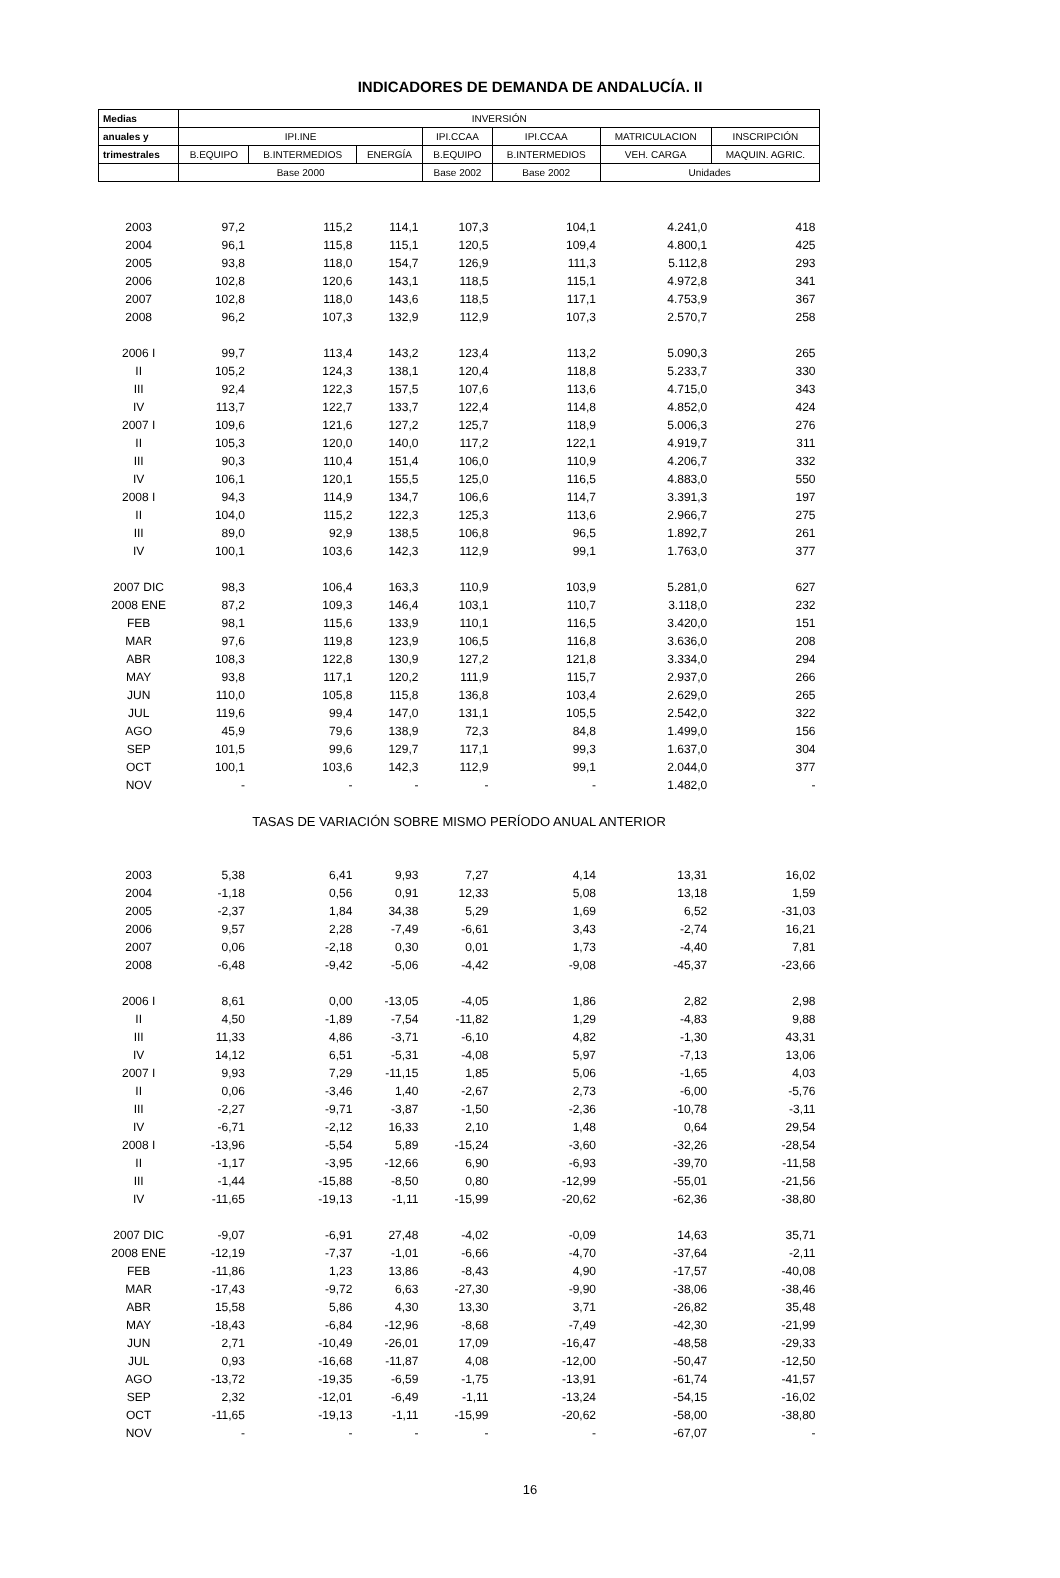INDICADORES DE DEMANDA DE ANDALUCÍA. II
| Medias | INVERSIÓN | | | | | | |
| --- | --- | --- | --- | --- | --- | --- | --- |
| anuales y | IPI.INE | | | IPI.CCAA | IPI.CCAA | MATRICULACION | INSCRIPCIÓN |
| trimestrales | B.EQUIPO | B.INTERMEDIOS | ENERGÍA | B.EQUIPO | B.INTERMEDIOS | VEH. CARGA | MAQUIN. AGRIC. |
| | Base 2000 | | | Base 2002 | Base 2002 | Unidades | |
| 2003 | 97,2 | 115,2 | 114,1 | 107,3 | 104,1 | 4.241,0 | 418 |
| 2004 | 96,1 | 115,8 | 115,1 | 120,5 | 109,4 | 4.800,1 | 425 |
| 2005 | 93,8 | 118,0 | 154,7 | 126,9 | 111,3 | 5.112,8 | 293 |
| 2006 | 102,8 | 120,6 | 143,1 | 118,5 | 115,1 | 4.972,8 | 341 |
| 2007 | 102,8 | 118,0 | 143,6 | 118,5 | 117,1 | 4.753,9 | 367 |
| 2008 | 96,2 | 107,3 | 132,9 | 112,9 | 107,3 | 2.570,7 | 258 |
| 2006 I | 99,7 | 113,4 | 143,2 | 123,4 | 113,2 | 5.090,3 | 265 |
| II | 105,2 | 124,3 | 138,1 | 120,4 | 118,8 | 5.233,7 | 330 |
| III | 92,4 | 122,3 | 157,5 | 107,6 | 113,6 | 4.715,0 | 343 |
| IV | 113,7 | 122,7 | 133,7 | 122,4 | 114,8 | 4.852,0 | 424 |
| 2007 I | 109,6 | 121,6 | 127,2 | 125,7 | 118,9 | 5.006,3 | 276 |
| II | 105,3 | 120,0 | 140,0 | 117,2 | 122,1 | 4.919,7 | 311 |
| III | 90,3 | 110,4 | 151,4 | 106,0 | 110,9 | 4.206,7 | 332 |
| IV | 106,1 | 120,1 | 155,5 | 125,0 | 116,5 | 4.883,0 | 550 |
| 2008 I | 94,3 | 114,9 | 134,7 | 106,6 | 114,7 | 3.391,3 | 197 |
| II | 104,0 | 115,2 | 122,3 | 125,3 | 113,6 | 2.966,7 | 275 |
| III | 89,0 | 92,9 | 138,5 | 106,8 | 96,5 | 1.892,7 | 261 |
| IV | 100,1 | 103,6 | 142,3 | 112,9 | 99,1 | 1.763,0 | 377 |
| 2007 DIC | 98,3 | 106,4 | 163,3 | 110,9 | 103,9 | 5.281,0 | 627 |
| 2008 ENE | 87,2 | 109,3 | 146,4 | 103,1 | 110,7 | 3.118,0 | 232 |
| FEB | 98,1 | 115,6 | 133,9 | 110,1 | 116,5 | 3.420,0 | 151 |
| MAR | 97,6 | 119,8 | 123,9 | 106,5 | 116,8 | 3.636,0 | 208 |
| ABR | 108,3 | 122,8 | 130,9 | 127,2 | 121,8 | 3.334,0 | 294 |
| MAY | 93,8 | 117,1 | 120,2 | 111,9 | 115,7 | 2.937,0 | 266 |
| JUN | 110,0 | 105,8 | 115,8 | 136,8 | 103,4 | 2.629,0 | 265 |
| JUL | 119,6 | 99,4 | 147,0 | 131,1 | 105,5 | 2.542,0 | 322 |
| AGO | 45,9 | 79,6 | 138,9 | 72,3 | 84,8 | 1.499,0 | 156 |
| SEP | 101,5 | 99,6 | 129,7 | 117,1 | 99,3 | 1.637,0 | 304 |
| OCT | 100,1 | 103,6 | 142,3 | 112,9 | 99,1 | 2.044,0 | 377 |
| NOV | - | - | - | - | - | 1.482,0 | - |
| TASAS DE VARIACIÓN SOBRE MISMO PERÍODO ANUAL ANTERIOR | | | | | | | |
| 2003 | 5,38 | 6,41 | 9,93 | 7,27 | 4,14 | 13,31 | 16,02 |
| 2004 | -1,18 | 0,56 | 0,91 | 12,33 | 5,08 | 13,18 | 1,59 |
| 2005 | -2,37 | 1,84 | 34,38 | 5,29 | 1,69 | 6,52 | -31,03 |
| 2006 | 9,57 | 2,28 | -7,49 | -6,61 | 3,43 | -2,74 | 16,21 |
| 2007 | 0,06 | -2,18 | 0,30 | 0,01 | 1,73 | -4,40 | 7,81 |
| 2008 | -6,48 | -9,42 | -5,06 | -4,42 | -9,08 | -45,37 | -23,66 |
| 2006 I | 8,61 | 0,00 | -13,05 | -4,05 | 1,86 | 2,82 | 2,98 |
| II | 4,50 | -1,89 | -7,54 | -11,82 | 1,29 | -4,83 | 9,88 |
| III | 11,33 | 4,86 | -3,71 | -6,10 | 4,82 | -1,30 | 43,31 |
| IV | 14,12 | 6,51 | -5,31 | -4,08 | 5,97 | -7,13 | 13,06 |
| 2007 I | 9,93 | 7,29 | -11,15 | 1,85 | 5,06 | -1,65 | 4,03 |
| II | 0,06 | -3,46 | 1,40 | -2,67 | 2,73 | -6,00 | -5,76 |
| III | -2,27 | -9,71 | -3,87 | -1,50 | -2,36 | -10,78 | -3,11 |
| IV | -6,71 | -2,12 | 16,33 | 2,10 | 1,48 | 0,64 | 29,54 |
| 2008 I | -13,96 | -5,54 | 5,89 | -15,24 | -3,60 | -32,26 | -28,54 |
| II | -1,17 | -3,95 | -12,66 | 6,90 | -6,93 | -39,70 | -11,58 |
| III | -1,44 | -15,88 | -8,50 | 0,80 | -12,99 | -55,01 | -21,56 |
| IV | -11,65 | -19,13 | -1,11 | -15,99 | -20,62 | -62,36 | -38,80 |
| 2007 DIC | -9,07 | -6,91 | 27,48 | -4,02 | -0,09 | 14,63 | 35,71 |
| 2008 ENE | -12,19 | -7,37 | -1,01 | -6,66 | -4,70 | -37,64 | -2,11 |
| FEB | -11,86 | 1,23 | 13,86 | -8,43 | 4,90 | -17,57 | -40,08 |
| MAR | -17,43 | -9,72 | 6,63 | -27,30 | -9,90 | -38,06 | -38,46 |
| ABR | 15,58 | 5,86 | 4,30 | 13,30 | 3,71 | -26,82 | 35,48 |
| MAY | -18,43 | -6,84 | -12,96 | -8,68 | -7,49 | -42,30 | -21,99 |
| JUN | 2,71 | -10,49 | -26,01 | 17,09 | -16,47 | -48,58 | -29,33 |
| JUL | 0,93 | -16,68 | -11,87 | 4,08 | -12,00 | -50,47 | -12,50 |
| AGO | -13,72 | -19,35 | -6,59 | -1,75 | -13,91 | -61,74 | -41,57 |
| SEP | 2,32 | -12,01 | -6,49 | -1,11 | -13,24 | -54,15 | -16,02 |
| OCT | -11,65 | -19,13 | -1,11 | -15,99 | -20,62 | -58,00 | -38,80 |
| NOV | - | - | - | - | - | -67,07 | - |
16